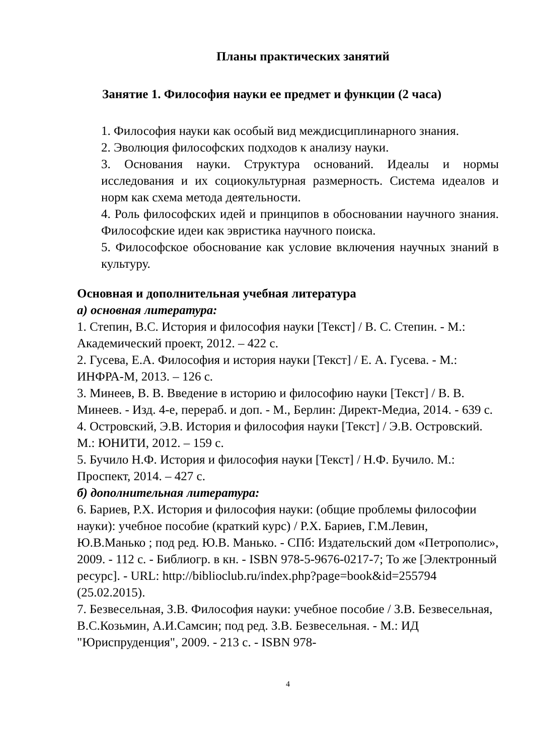Планы практических занятий
Занятие 1. Философия науки ее предмет и функции (2 часа)
1. Философия науки как особый вид междисциплинарного знания.
2. Эволюция философских подходов к анализу науки.
3. Основания науки. Структура оснований. Идеалы и нормы исследования и их социокультурная размерность. Система идеалов и норм как схема метода деятельности.
4. Роль философских идей и принципов в обосновании научного знания. Философские идеи как эвристика научного поиска.
5. Философское обоснование как условие включения научных знаний в культуру.
Основная и дополнительная учебная литература
а) основная литература:
1. Степин, В.С. История и философия науки [Текст] / В. С. Степин. - М.: Академический проект, 2012. – 422 с.
2. Гусева, Е.А. Философия и история науки [Текст] / Е. А. Гусева. - М.: ИНФРА-М, 2013. – 126 с.
3. Минеев, В. В. Введение в историю и философию науки [Текст] / В. В. Минеев. - Изд. 4-е, перераб. и доп. - М., Берлин: Директ-Медиа, 2014. - 639 с.
4. Островский, Э.В. История и философия науки [Текст] / Э.В. Островский. М.: ЮНИТИ, 2012. – 159 с.
5. Бучило Н.Ф. История и философия науки [Текст] / Н.Ф. Бучило. М.: Проспект, 2014. – 427 с.
б) дополнительная литература:
6. Бариев, Р.Х. История и философия науки: (общие проблемы философии науки): учебное пособие (краткий курс) / Р.Х. Бариев, Г.М.Левин, Ю.В.Манько ; под ред. Ю.В. Манько. - СПб: Издательский дом «Петрополис», 2009. - 112 с. - Библиогр. в кн. - ISBN 978-5-9676-0217-7; То же [Электронный ресурс]. - URL: http://biblioclub.ru/index.php?page=book&id=255794 (25.02.2015).
7. Безвесельная, З.В. Философия науки: учебное пособие / З.В. Безвесельная, В.С.Козьмин, А.И.Самсин; под ред. З.В. Безвесельная. - М.: ИД "Юриспруденция", 2009. - 213 с. - ISBN 978-
4